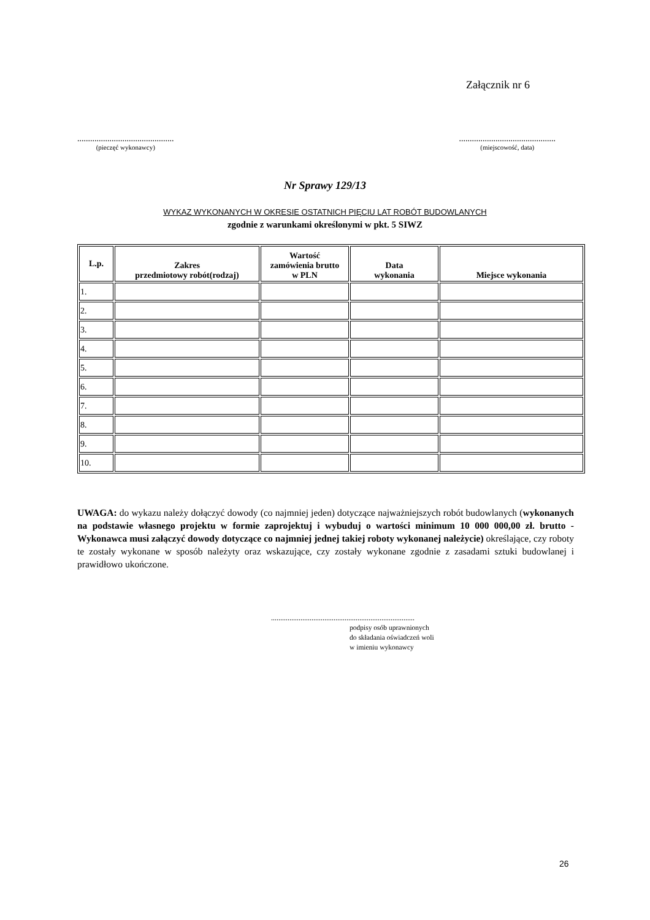Załącznik nr 6
.............................................
(pieczęć wykonawcy)
.............................................
(miejscowość, data)
Nr Sprawy 129/13
WYKAZ WYKONANYCH W OKRESIE OSTATNICH PIĘCIU LAT ROBÓT BUDOWLANYCH
zgodnie z warunkami określonymi w pkt. 5 SIWZ
| L.p. | Zakres przedmiotowy robót(rodzaj) | Wartość zamówienia brutto w PLN | Data wykonania | Miejsce wykonania |
| --- | --- | --- | --- | --- |
| 1. | | | | |
| 2. | | | | |
| 3. | | | | |
| 4. | | | | |
| 5. | | | | |
| 6. | | | | |
| 7. | | | | |
| 8. | | | | |
| 9. | | | | |
| 10. | | | | |
UWAGA: do wykazu należy dołączyć dowody (co najmniej jeden) dotyczące najważniejszych robót budowlanych (wykonanych na podstawie własnego projektu w formie zaprojektuj i wybuduj o wartości minimum 10 000 000,00 zł. brutto - Wykonawca musi załączyć dowody dotyczące co najmniej jednej takiej roboty wykonanej należycie) określające, czy roboty te zostały wykonane w sposób należyty oraz wskazujące, czy zostały wykonane zgodnie z zasadami sztuki budowlanej i prawidłowo ukończone.
..............................................................................
podpisy osób uprawnionych
do składania oświadczeń woli
w imieniu wykonawcy
26